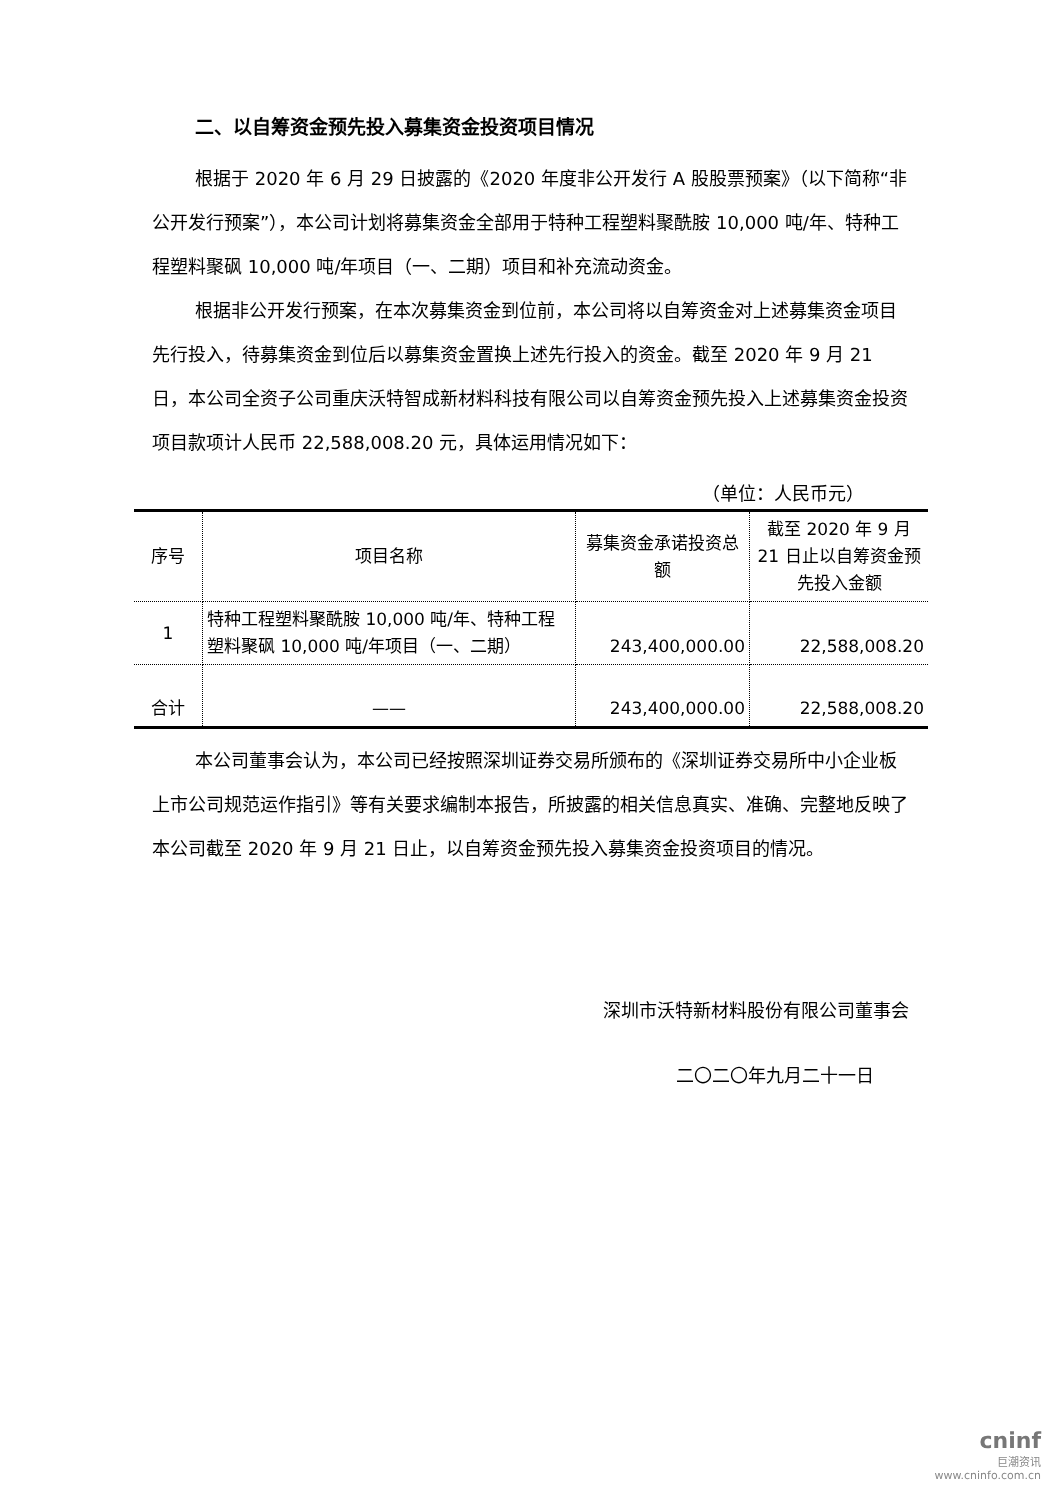二、以自筹资金预先投入募集资金投资项目情况
根据于 2020 年 6 月 29 日披露的《2020 年度非公开发行 A 股股票预案》（以下简称“非公开发行预案”），本公司计划将募集资金全部用于特种工程塑料聚酰胺 10,000 吨/年、特种工程塑料聚砜 10,000 吨/年项目（一、二期）项目和补充流动资金。
根据非公开发行预案，在本次募集资金到位前，本公司将以自筹资金对上述募集资金项目先行投入，待募集资金到位后以募集资金置换上述先行投入的资金。截至 2020 年 9 月 21 日，本公司全资子公司重庆沃特智成新材料科技有限公司以自筹资金预先投入上述募集资金投资项目款项计人民币 22,588,008.20 元，具体运用情况如下：
（单位：人民币元）
| 序号 | 项目名称 | 募集资金承诺投资总额 | 截至 2020 年 9 月 21 日止以自筹资金预先投入金额 |
| --- | --- | --- | --- |
| 1 | 特种工程塑料聚酰胺 10,000 吨/年、特种工程塑料聚砜 10,000 吨/年项目（一、二期） | 243,400,000.00 | 22,588,008.20 |
| 合计 | —— | 243,400,000.00 | 22,588,008.20 |
本公司董事会认为，本公司已经按照深圳证券交易所颁布的《深圳证券交易所中小企业板上市公司规范运作指引》等有关要求编制本报告，所披露的相关信息真实、准确、完整地反映了本公司截至 2020 年 9 月 21 日止，以自筹资金预先投入募集资金投资项目的情况。
深圳市沃特新材料股份有限公司董事会
二〇二〇年九月二十一日
cninf
巨潮资讯
www.cninfo.com.cn